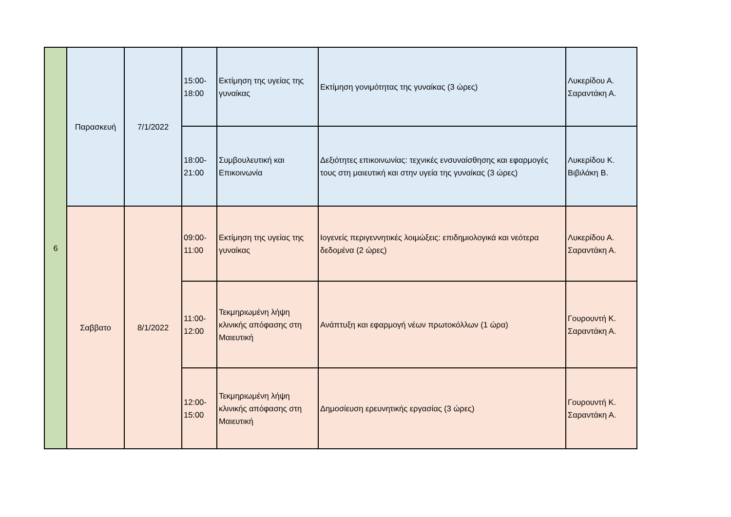| 6 | Παρασκευή | 7/1/2022 | 15:00- 18:00 | Εκτίμηση της υγείας της γυναίκας | Εκτίμηση γονιμότητας της γυναίκας (3 ώρες) | Λυκερίδου Α. Σαραντάκη Α. |
| | | | 18:00- 21:00 | Συμβουλευτική και Επικοινωνία | Δεξιότητες επικοινωνίας: τεχνικές ενσυναίσθησης και εφαρμογές τους στη μαιευτική και στην υγεία της γυναίκας (3 ώρες) | Λυκερίδου Κ. Βιβιλάκη Β. |
| | Σαββατο | 8/1/2022 | 09:00- 11:00 | Εκτίμηση της υγείας της γυναίκας | Ιογενείς περιγεννητικές λοιμώξεις: επιδημιολογικά και νεότερα δεδομένα (2 ώρες) | Λυκερίδου Α. Σαραντάκη Α. |
| | | | 11:00- 12:00 | Τεκμηριωμένη λήψη κλινικής απόφασης στη Μαιευτική | Ανάπτυξη και εφαρμογή νέων πρωτοκόλλων (1 ώρα) | Γουρουντή Κ. Σαραντάκη Α. |
| | | | 12:00- 15:00 | Τεκμηριωμένη λήψη κλινικής απόφασης στη Μαιευτική | Δημοσίευση ερευνητικής εργασίας (3 ώρες) | Γουρουντή Κ. Σαραντάκη Α. |